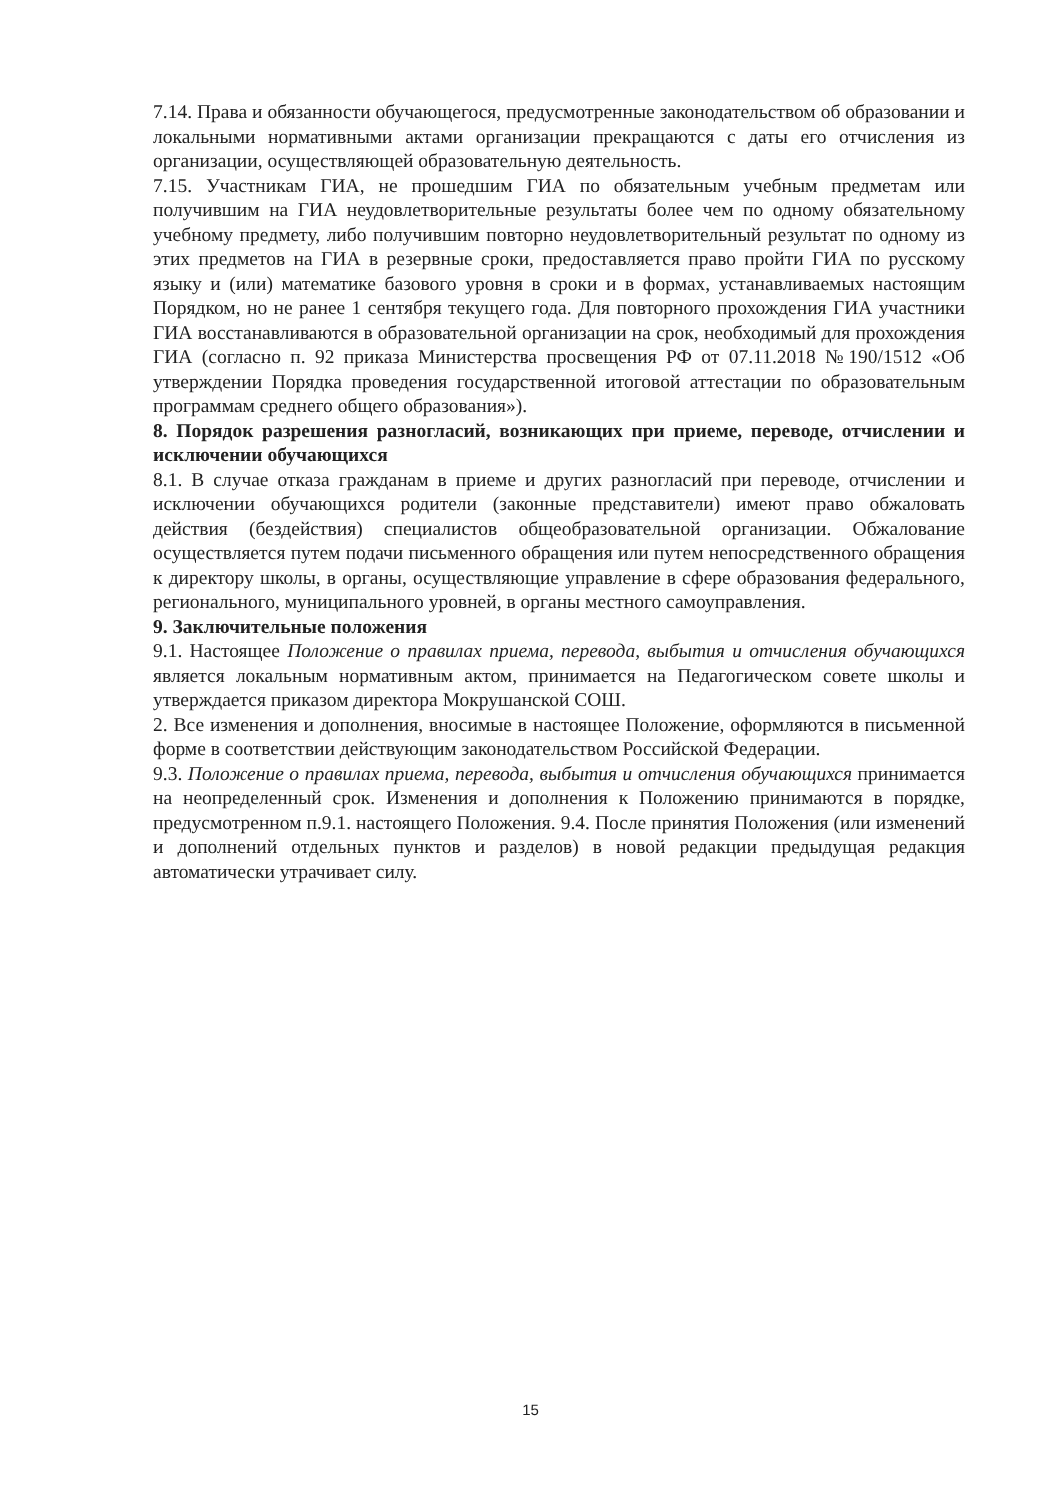7.14. Права и обязанности обучающегося, предусмотренные законодательством об образовании и локальными нормативными актами организации прекращаются с даты его отчисления из организации, осуществляющей образовательную деятельность.
7.15. Участникам ГИА, не прошедшим ГИА по обязательным учебным предметам или получившим на ГИА неудовлетворительные результаты более чем по одному обязательному учебному предмету, либо получившим повторно неудовлетворительный результат по одному из этих предметов на ГИА в резервные сроки, предоставляется право пройти ГИА по русскому языку и (или) математике базового уровня в сроки и в формах, устанавливаемых настоящим Порядком, но не ранее 1 сентября текущего года. Для повторного прохождения ГИА участники ГИА восстанавливаются в образовательной организации на срок, необходимый для прохождения ГИА (согласно п. 92 приказа Министерства просвещения РФ от 07.11.2018 №190/1512 «Об утверждении Порядка проведения государственной итоговой аттестации по образовательным программам среднего общего образования»).
8. Порядок разрешения разногласий, возникающих при приеме, переводе, отчислении и исключении обучающихся
8.1. В случае отказа гражданам в приеме и других разногласий при переводе, отчислении и исключении обучающихся родители (законные представители) имеют право обжаловать действия (бездействия) специалистов общеобразовательной организации. Обжалование осуществляется путем подачи письменного обращения или путем непосредственного обращения к директору школы, в органы, осуществляющие управление в сфере образования федерального, регионального, муниципального уровней, в органы местного самоуправления.
9. Заключительные положения
9.1. Настоящее Положение о правилах приема, перевода, выбытия и отчисления обучающихся является локальным нормативным актом, принимается на Педагогическом совете школы и утверждается приказом директора Мокрушанской СОШ.
2. Все изменения и дополнения, вносимые в настоящее Положение, оформляются в письменной форме в соответствии действующим законодательством Российской Федерации.
9.3. Положение о правилах приема, перевода, выбытия и отчисления обучающихся принимается на неопределенный срок. Изменения и дополнения к Положению принимаются в порядке, предусмотренном п.9.1. настоящего Положения. 9.4. После принятия Положения (или изменений и дополнений отдельных пунктов и разделов) в новой редакции предыдущая редакция автоматически утрачивает силу.
15